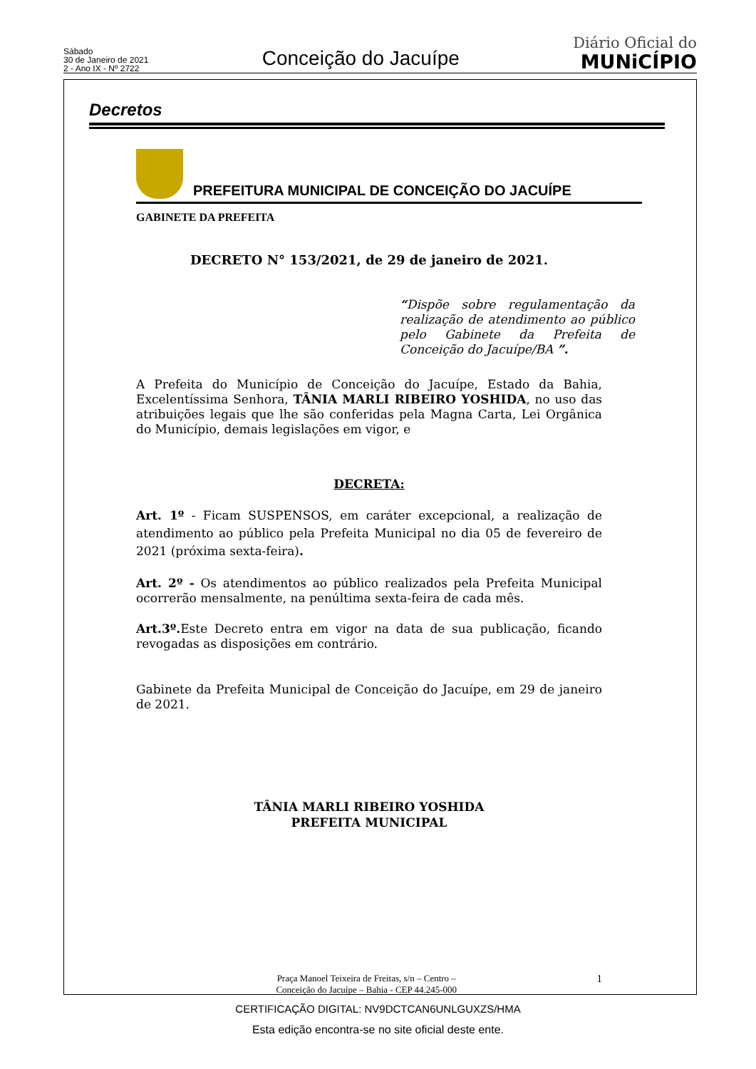Sábado
30 de Janeiro de 2021
2 - Ano IX - Nº 2722
Conceição do Jacuípe
Diário Oficial do
MUNiCÍPIO
Decretos
PREFEITURA MUNICIPAL DE CONCEIÇÃO DO JACUÍPE
GABINETE DA PREFEITA
DECRETO N° 153/2021, de 29 de janeiro de 2021.
“Dispõe sobre regulamentação da realização de atendimento ao público pelo Gabinete da Prefeita de Conceição do Jacuípe/BA ”.
A Prefeita do Município de Conceição do Jacuípe, Estado da Bahia, Excelentíssima Senhora, TÂNIA MARLI RIBEIRO YOSHIDA, no uso das atribuições legais que lhe são conferidas pela Magna Carta, Lei Orgânica do Município, demais legislações em vigor, e
DECRETA:
Art. 1º - Ficam SUSPENSOS, em caráter excepcional, a realização de atendimento ao público pela Prefeita Municipal no dia 05 de fevereiro de 2021 (próxima sexta-feira).
Art. 2º - Os atendimentos ao público realizados pela Prefeita Municipal ocorrerão mensalmente, na penúltima sexta-feira de cada mês.
Art.3º. Este Decreto entra em vigor na data de sua publicação, ficando revogadas as disposições em contrário.
Gabinete da Prefeita Municipal de Conceição do Jacuípe, em 29 de janeiro de 2021.
TÂNIA MARLI RIBEIRO YOSHIDA
PREFEITA MUNICIPAL
Praça Manoel Teixeira de Freitas, s/n – Centro –
Conceição do Jacuípe – Bahia - CEP 44.245-000
1
CERTIFICAÇÃO DIGITAL: NV9DCTCAN6UNLGUXZS/HMA
Esta edição encontra-se no site oficial deste ente.